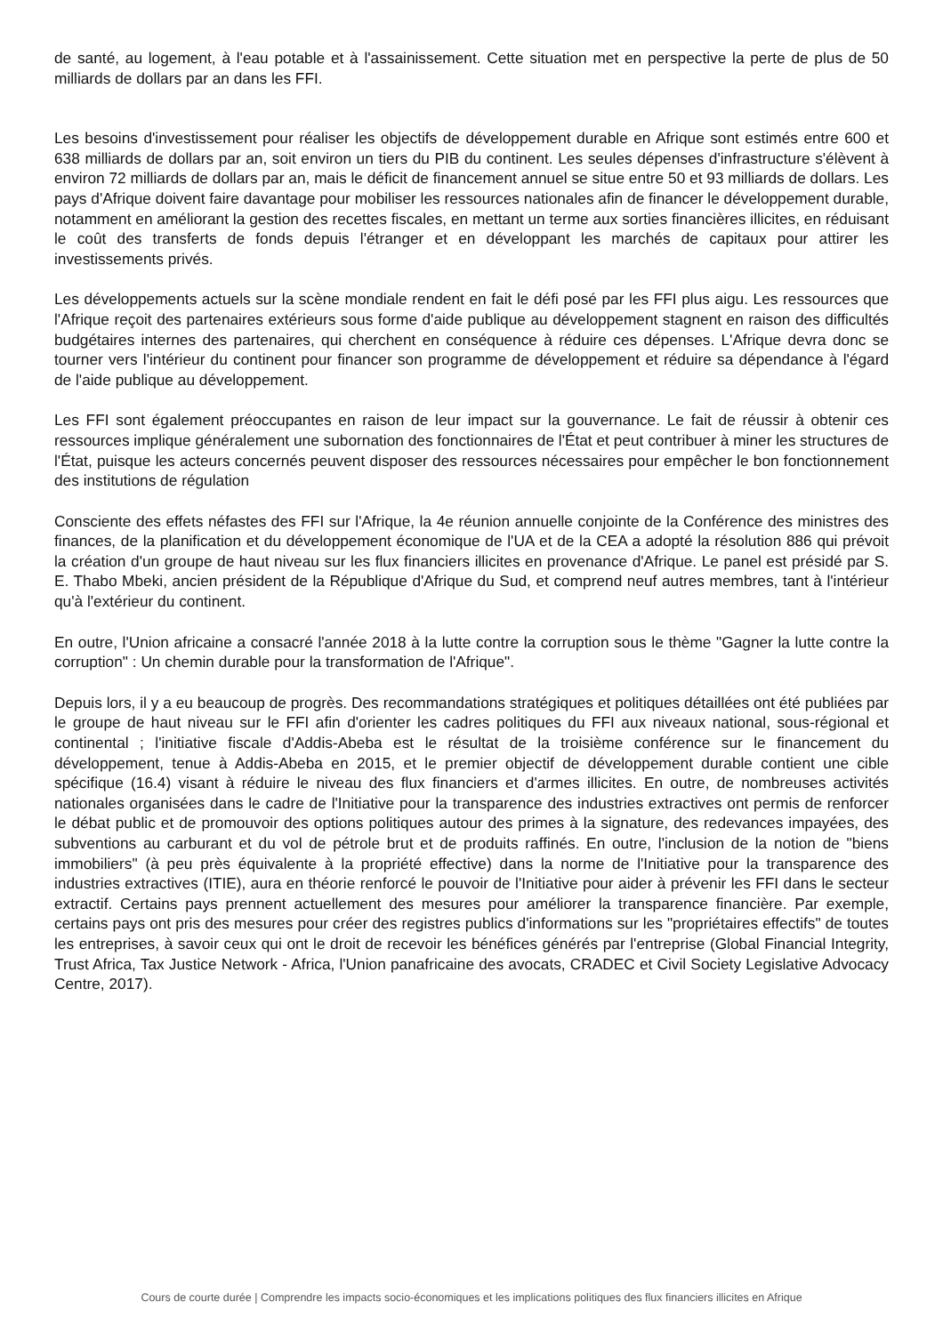de santé, au logement, à l'eau potable et à l'assainissement. Cette situation met en perspective la perte de plus de 50 milliards de dollars par an dans les FFI.
Les besoins d'investissement pour réaliser les objectifs de développement durable en Afrique sont estimés entre 600 et 638 milliards de dollars par an, soit environ un tiers du PIB du continent. Les seules dépenses d'infrastructure s'élèvent à environ 72 milliards de dollars par an, mais le déficit de financement annuel se situe entre 50 et 93 milliards de dollars. Les pays d'Afrique doivent faire davantage pour mobiliser les ressources nationales afin de financer le développement durable, notamment en améliorant la gestion des recettes fiscales, en mettant un terme aux sorties financières illicites, en réduisant le coût des transferts de fonds depuis l'étranger et en développant les marchés de capitaux pour attirer les investissements privés.
Les développements actuels sur la scène mondiale rendent en fait le défi posé par les FFI plus aigu. Les ressources que l'Afrique reçoit des partenaires extérieurs sous forme d'aide publique au développement stagnent en raison des difficultés budgétaires internes des partenaires, qui cherchent en conséquence à réduire ces dépenses. L'Afrique devra donc se tourner vers l'intérieur du continent pour financer son programme de développement et réduire sa dépendance à l'égard de l'aide publique au développement.
Les FFI sont également préoccupantes en raison de leur impact sur la gouvernance. Le fait de réussir à obtenir ces ressources implique généralement une subornation des fonctionnaires de l'État et peut contribuer à miner les structures de l'État, puisque les acteurs concernés peuvent disposer des ressources nécessaires pour empêcher le bon fonctionnement des institutions de régulation
Consciente des effets néfastes des FFI sur l'Afrique, la 4e réunion annuelle conjointe de la Conférence des ministres des finances, de la planification et du développement économique de l'UA et de la CEA a adopté la résolution 886 qui prévoit la création d'un groupe de haut niveau sur les flux financiers illicites en provenance d'Afrique. Le panel est présidé par S. E. Thabo Mbeki, ancien président de la République d'Afrique du Sud, et comprend neuf autres membres, tant à l'intérieur qu'à l'extérieur du continent.
En outre, l'Union africaine a consacré l'année 2018 à la lutte contre la corruption sous le thème "Gagner la lutte contre la corruption" : Un chemin durable pour la transformation de l'Afrique".
Depuis lors, il y a eu beaucoup de progrès. Des recommandations stratégiques et politiques détaillées ont été publiées par le groupe de haut niveau sur le FFI afin d'orienter les cadres politiques du FFI aux niveaux national, sous-régional et continental ; l'initiative fiscale d'Addis-Abeba est le résultat de la troisième conférence sur le financement du développement, tenue à Addis-Abeba en 2015, et le premier objectif de développement durable contient une cible spécifique (16.4) visant à réduire le niveau des flux financiers et d'armes illicites. En outre, de nombreuses activités nationales organisées dans le cadre de l'Initiative pour la transparence des industries extractives ont permis de renforcer le débat public et de promouvoir des options politiques autour des primes à la signature, des redevances impayées, des subventions au carburant et du vol de pétrole brut et de produits raffinés. En outre, l'inclusion de la notion de "biens immobiliers" (à peu près équivalente à la propriété effective) dans la norme de l'Initiative pour la transparence des industries extractives (ITIE), aura en théorie renforcé le pouvoir de l'Initiative pour aider à prévenir les FFI dans le secteur extractif. Certains pays prennent actuellement des mesures pour améliorer la transparence financière. Par exemple, certains pays ont pris des mesures pour créer des registres publics d'informations sur les "propriétaires effectifs" de toutes les entreprises, à savoir ceux qui ont le droit de recevoir les bénéfices générés par l'entreprise (Global Financial Integrity, Trust Africa, Tax Justice Network - Africa, l'Union panafricaine des avocats, CRADEC et Civil Society Legislative Advocacy Centre, 2017).
Cours de courte durée | Comprendre les impacts socio-économiques et les implications politiques des flux financiers illicites en Afrique